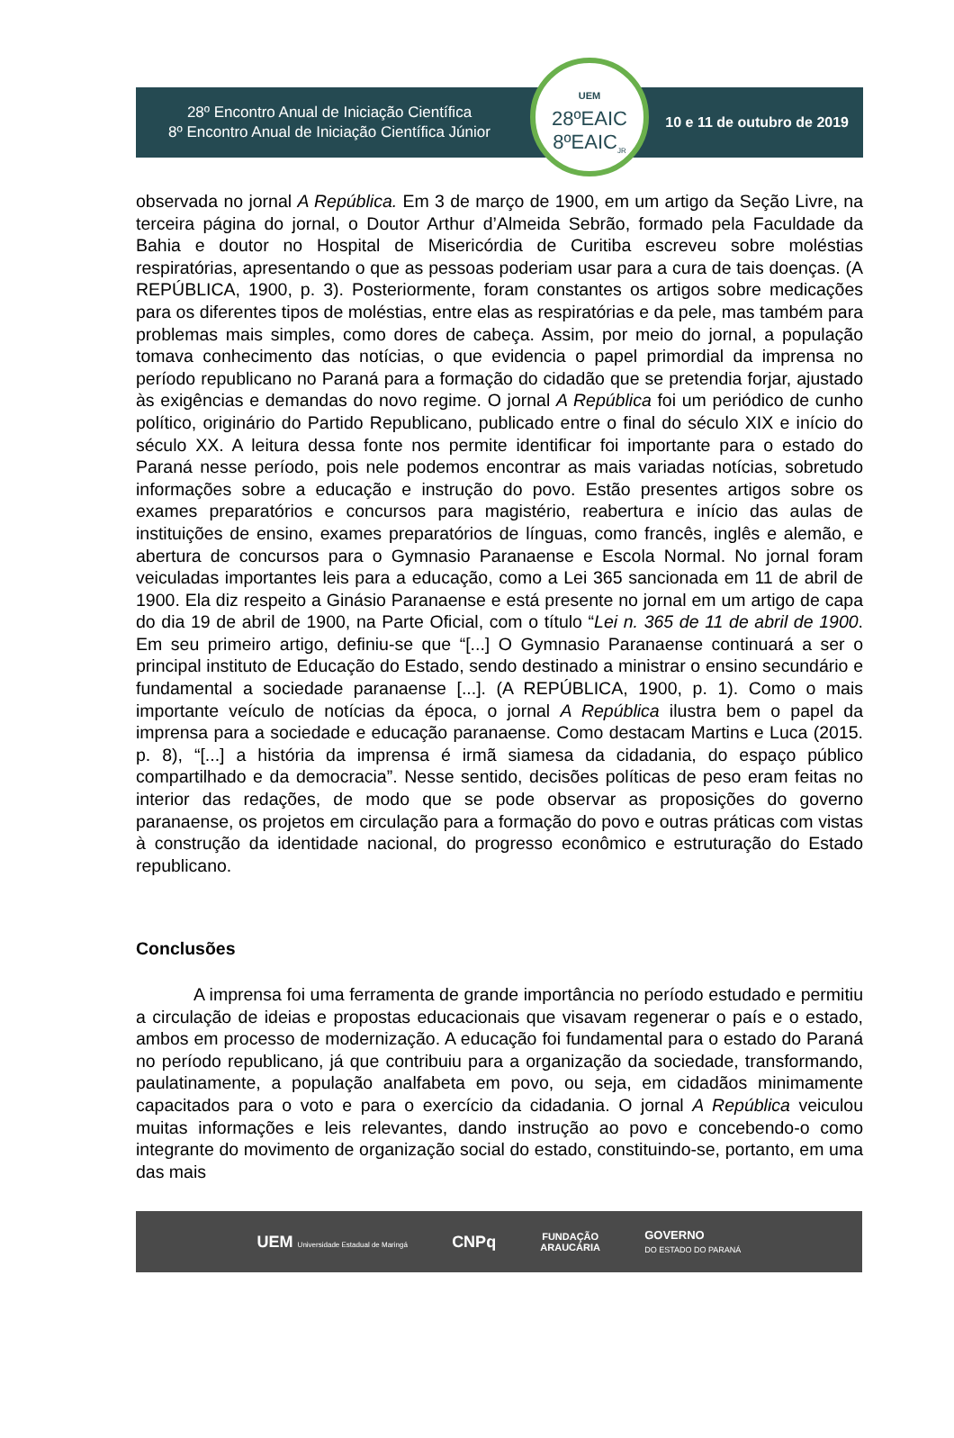28º Encontro Anual de Iniciação Científica
8º Encontro Anual de Iniciação Científica Júnior
UEM
28ºEAIC
8ºEAIC<sub>JR</sub>
10 e 11 de outubro de 2019
observada no jornal A República. Em 3 de março de 1900, em um artigo da Seção Livre, na terceira página do jornal, o Doutor Arthur d’Almeida Sebrão, formado pela Faculdade da Bahia e doutor no Hospital de Misericórdia de Curitiba escreveu sobre moléstias respiratórias, apresentando o que as pessoas poderiam usar para a cura de tais doenças. (A REPÚBLICA, 1900, p. 3). Posteriormente, foram constantes os artigos sobre medicações para os diferentes tipos de moléstias, entre elas as respiratórias e da pele, mas também para problemas mais simples, como dores de cabeça. Assim, por meio do jornal, a população tomava conhecimento das notícias, o que evidencia o papel primordial da imprensa no período republicano no Paraná para a formação do cidadão que se pretendia forjar, ajustado às exigências e demandas do novo regime. O jornal A República foi um periódico de cunho político, originário do Partido Republicano, publicado entre o final do século XIX e início do século XX. A leitura dessa fonte nos permite identificar foi importante para o estado do Paraná nesse período, pois nele podemos encontrar as mais variadas notícias, sobretudo informações sobre a educação e instrução do povo. Estão presentes artigos sobre os exames preparatórios e concursos para magistério, reabertura e início das aulas de instituições de ensino, exames preparatórios de línguas, como francês, inglês e alemão, e abertura de concursos para o Gymnasio Paranaense e Escola Normal. No jornal foram veiculadas importantes leis para a educação, como a Lei 365 sancionada em 11 de abril de 1900. Ela diz respeito a Ginásio Paranaense e está presente no jornal em um artigo de capa do dia 19 de abril de 1900, na Parte Oficial, com o título “Lei n. 365 de 11 de abril de 1900. Em seu primeiro artigo, definiu-se que “[...] O Gymnasio Paranaense continuará a ser o principal instituto de Educação do Estado, sendo destinado a ministrar o ensino secundário e fundamental a sociedade paranaense [...]. (A REPÚBLICA, 1900, p. 1). Como o mais importante veículo de notícias da época, o jornal A República ilustra bem o papel da imprensa para a sociedade e educação paranaense. Como destacam Martins e Luca (2015. p. 8), “[...] a história da imprensa é irmã siamesa da cidadania, do espaço público compartilhado e da democracia”. Nesse sentido, decisões políticas de peso eram feitas no interior das redações, de modo que se pode observar as proposições do governo paranaense, os projetos em circulação para a formação do povo e outras práticas com vistas à construção da identidade nacional, do progresso econômico e estruturação do Estado republicano.
Conclusões
A imprensa foi uma ferramenta de grande importância no período estudado e permitiu a circulação de ideias e propostas educacionais que visavam regenerar o país e o estado, ambos em processo de modernização. A educação foi fundamental para o estado do Paraná no período republicano, já que contribuiu para a organização da sociedade, transformando, paulatinamente, a população analfabeta em povo, ou seja, em cidadãos minimamente capacitados para o voto e para o exercício da cidadania. O jornal A República veiculou muitas informações e leis relevantes, dando instrução ao povo e concebendo-o como integrante do movimento de organização social do estado, constituindo-se, portanto, em uma das mais
UEM Universidade Estadual de Maringá CNPq FUNDAÇÃO
ARAUCÁRIA GOVERNO
DO ESTADO DO PARANÁ